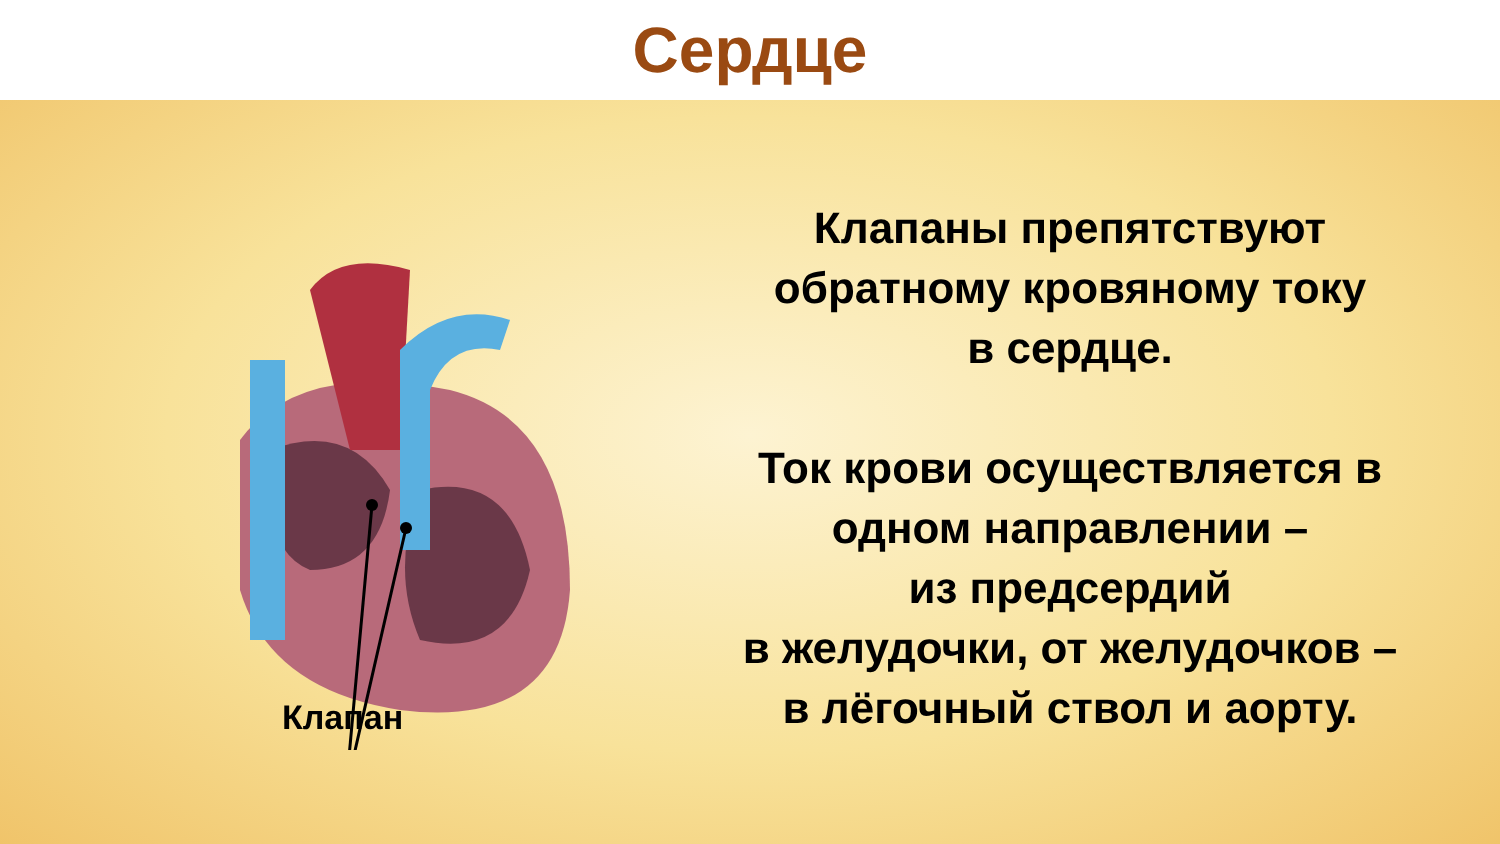Сердце
Клапан
Клапаны препятствуют
обратному кровяному току
в сердце.
Ток крови осуществляется в
одном направлении –
из предсердий
в желудочки, от желудочков –
в лёгочный ствол и аорту.